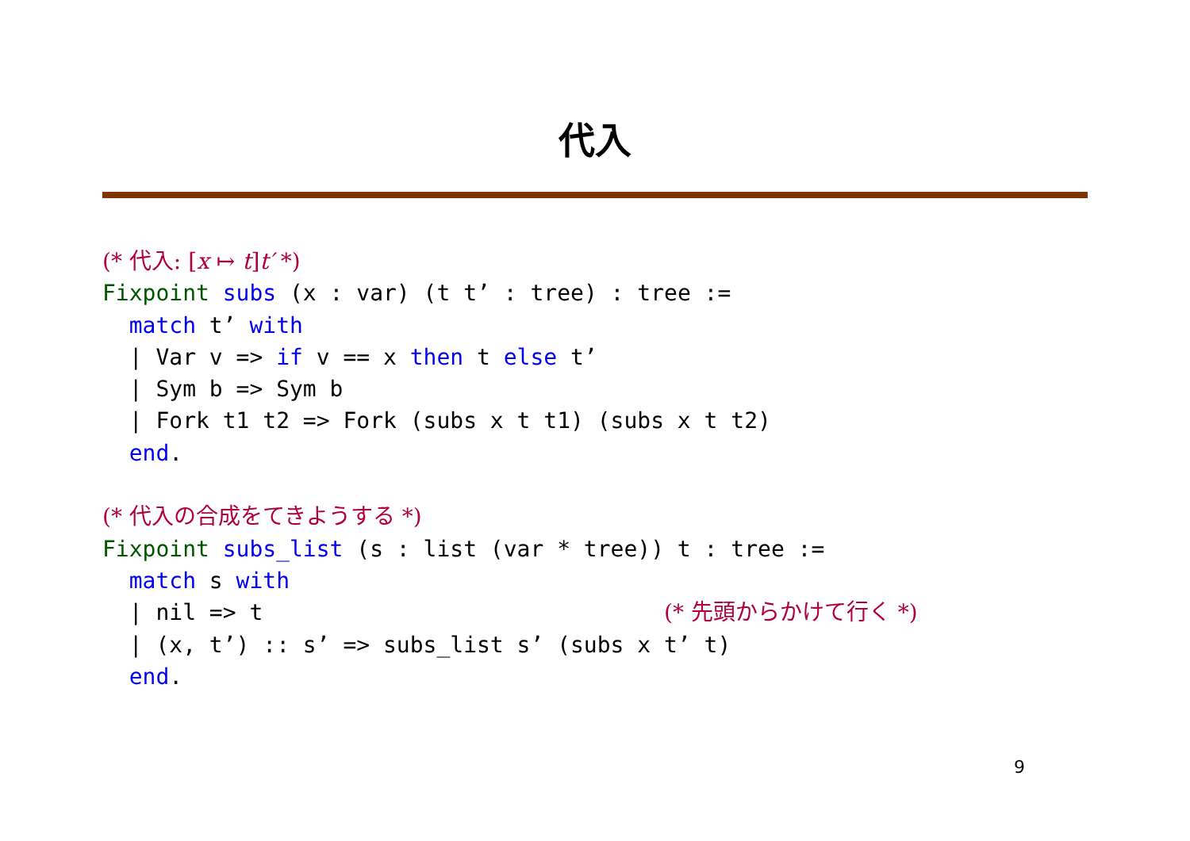代入
(* 代入: [x ↦ t]t′ *)
Fixpoint subs (x : var) (t t’ : tree) : tree :=
  match t’ with
  | Var v => if v == x then t else t’
  | Sym b => Sym b
  | Fork t1 t2 => Fork (subs x t t1) (subs x t t2)
  end.

(* 代入の合成をてきようする *)
Fixpoint subs_list (s : list (var * tree)) t : tree :=
  match s with
  | nil => t                              (* 先頭からかけて行く *)
  | (x, t’) :: s’ => subs_list s’ (subs x t’ t)
  end.
9